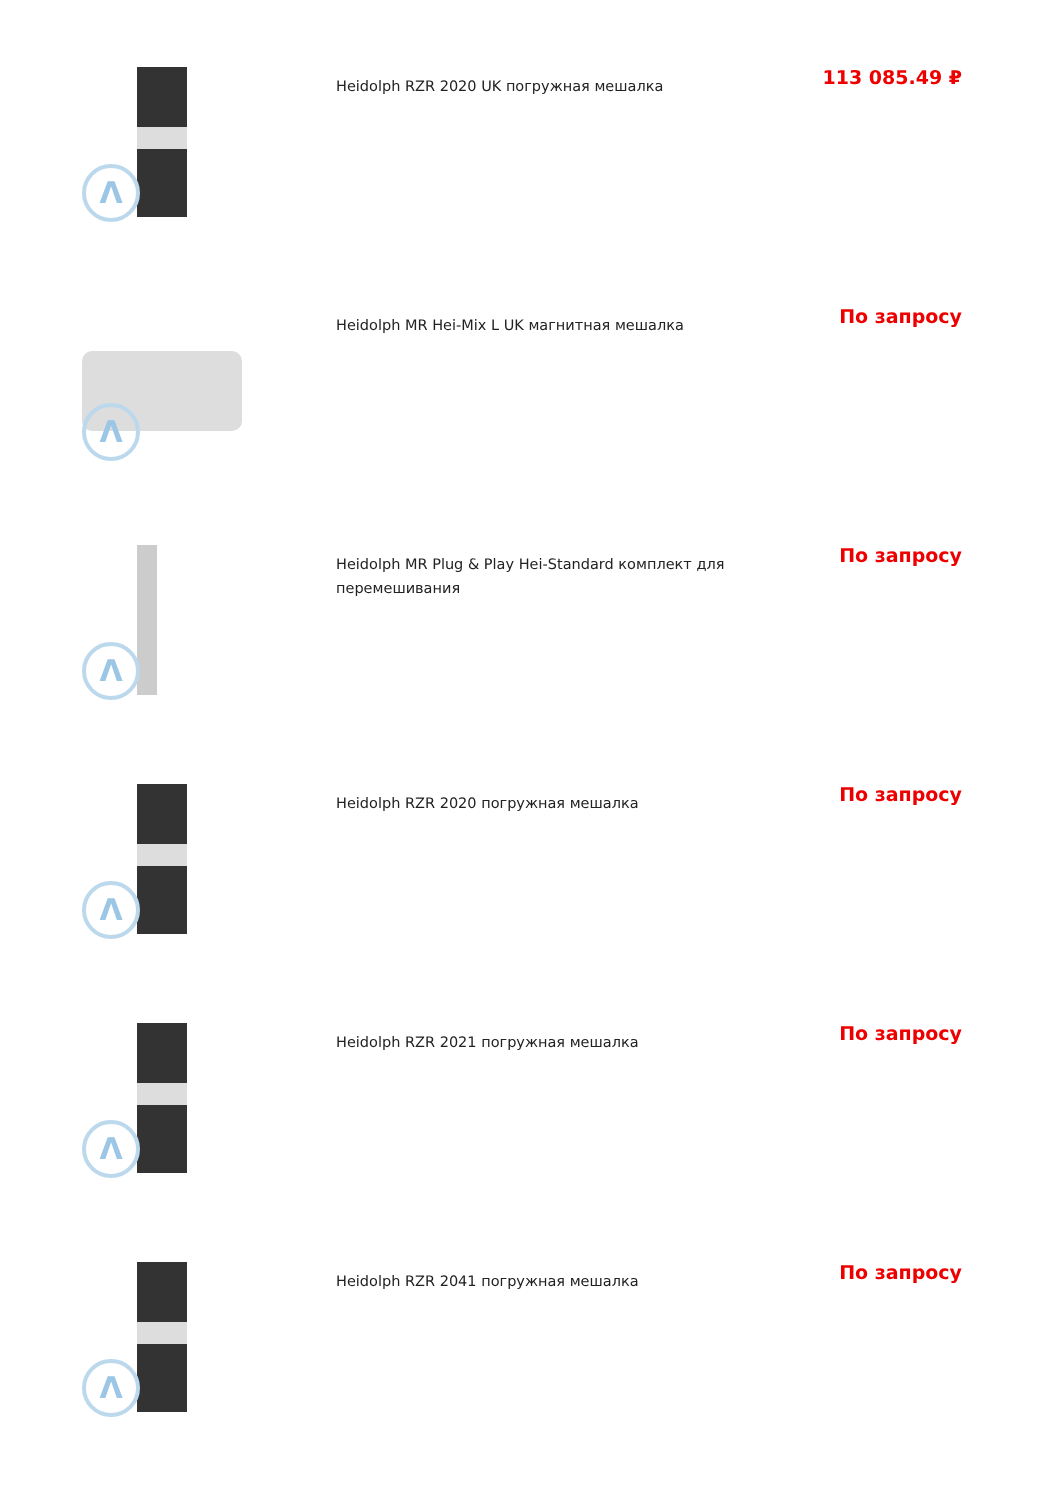| Λ | Heidolph RZR 2020 UK погружная мешалка | 113 085.49 ₽ |
| Λ | Heidolph MR Hei-Mix L UK магнитная мешалка | По запросу |
| Λ | Heidolph MR Plug & Play Hei-Standard комплект для перемешивания | По запросу |
| Λ | Heidolph RZR 2020 погружная мешалка | По запросу |
| Λ | Heidolph RZR 2021 погружная мешалка | По запросу |
| Λ | Heidolph RZR 2041 погружная мешалка | По запросу |